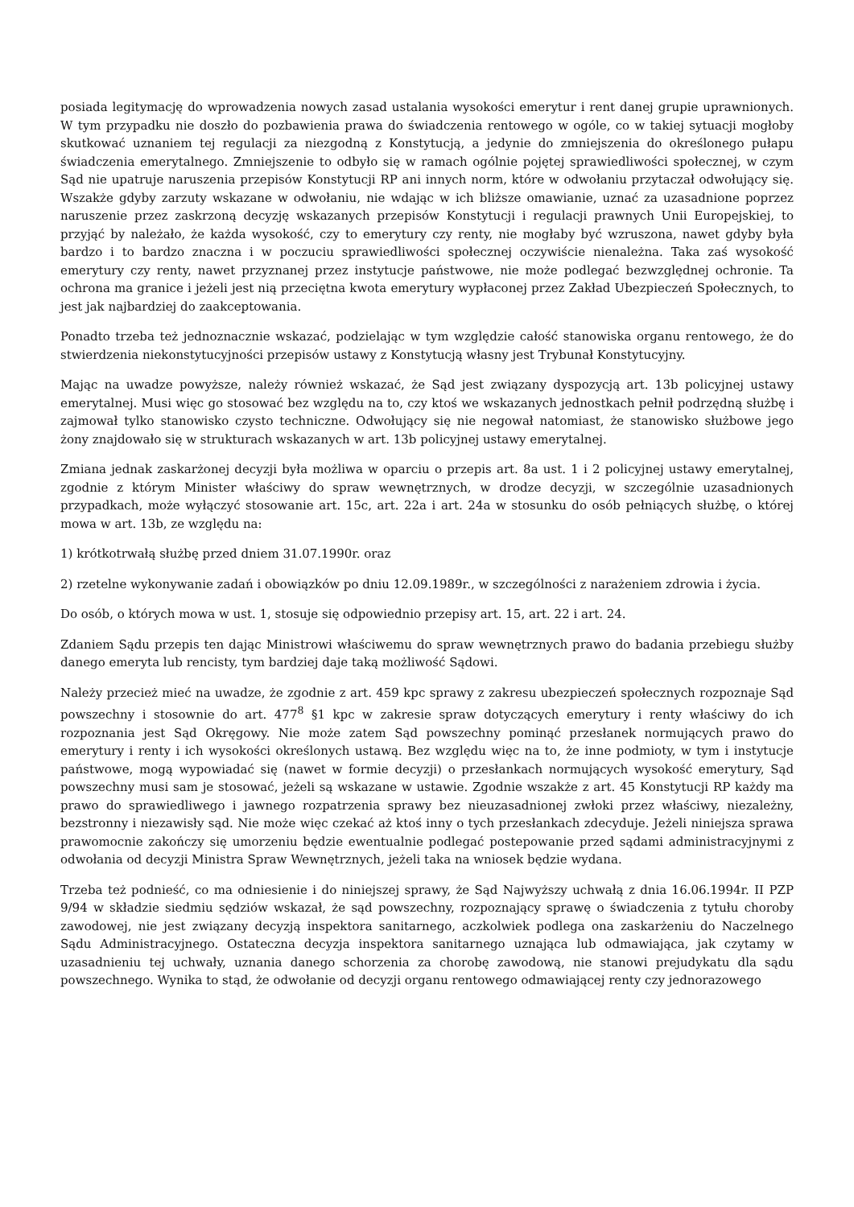posiada legitymację do wprowadzenia nowych zasad ustalania wysokości emerytur i rent danej grupie uprawnionych. W tym przypadku nie doszło do pozbawienia prawa do świadczenia rentowego w ogóle, co w takiej sytuacji mogłoby skutkować uznaniem tej regulacji za niezgodną z Konstytucją, a jedynie do zmniejszenia do określonego pułapu świadczenia emerytalnego. Zmniejszenie to odbyło się w ramach ogólnie pojętej sprawiedliwości społecznej, w czym Sąd nie upatruje naruszenia przepisów Konstytucji RP ani innych norm, które w odwołaniu przytaczał odwołujący się. Wszakże gdyby zarzuty wskazane w odwołaniu, nie wdając w ich bliższe omawianie, uznać za uzasadnione poprzez naruszenie przez zaskrzoną decyzję wskazanych przepisów Konstytucji i regulacji prawnych Unii Europejskiej, to przyjąć by należało, że każda wysokość, czy to emerytury czy renty, nie mogłaby być wzruszona, nawet gdyby była bardzo i to bardzo znaczna i w poczuciu sprawiedliwości społecznej oczywiście nienależna. Taka zaś wysokość emerytury czy renty, nawet przyznanej przez instytucje państwowe, nie może podlegać bezwzględnej ochronie. Ta ochrona ma granice i jeżeli jest nią przeciętna kwota emerytury wypłaconej przez Zakład Ubezpieczeń Społecznych, to jest jak najbardziej do zaakceptowania.
Ponadto trzeba też jednoznacznie wskazać, podzielając w tym względzie całość stanowiska organu rentowego, że do stwierdzenia niekonstytucyjności przepisów ustawy z Konstytucją własny jest Trybunał Konstytucyjny.
Mając na uwadze powyższe, należy również wskazać, że Sąd jest związany dyspozycją art. 13b policyjnej ustawy emerytalnej. Musi więc go stosować bez względu na to, czy ktoś we wskazanych jednostkach pełnił podrzędną służbę i zajmował tylko stanowisko czysto techniczne. Odwołujący się nie negował natomiast, że stanowisko służbowe jego żony znajdowało się w strukturach wskazanych w art. 13b policyjnej ustawy emerytalnej.
Zmiana jednak zaskarżonej decyzji była możliwa w oparciu o przepis art. 8a ust. 1 i 2 policyjnej ustawy emerytalnej, zgodnie z którym Minister właściwy do spraw wewnętrznych, w drodze decyzji, w szczególnie uzasadnionych przypadkach, może wyłączyć stosowanie art. 15c, art. 22a i art. 24a w stosunku do osób pełniących służbę, o której mowa w art. 13b, ze względu na:
1) krótkotrwałą służbę przed dniem 31.07.1990r. oraz
2) rzetelne wykonywanie zadań i obowiązków po dniu 12.09.1989r., w szczególności z narażeniem zdrowia i życia.
Do osób, o których mowa w ust. 1, stosuje się odpowiednio przepisy art. 15, art. 22 i art. 24.
Zdaniem Sądu przepis ten dając Ministrowi właściwemu do spraw wewnętrznych prawo do badania przebiegu służby danego emeryta lub rencisty, tym bardziej daje taką możliwość Sądowi.
Należy przecież mieć na uwadze, że zgodnie z art. 459 kpc sprawy z zakresu ubezpieczeń społecznych rozpoznaje Sąd powszechny i stosownie do art. 477<sup>8</sup> §1 kpc w zakresie spraw dotyczących emerytury i renty właściwy do ich rozpoznania jest Sąd Okręgowy. Nie może zatem Sąd powszechny pominąć przesłanek normujących prawo do emerytury i renty i ich wysokości określonych ustawą. Bez względu więc na to, że inne podmioty, w tym i instytucje państwowe, mogą wypowiadać się (nawet w formie decyzji) o przesłankach normujących wysokość emerytury, Sąd powszechny musi sam je stosować, jeżeli są wskazane w ustawie. Zgodnie wszakże z art. 45 Konstytucji RP każdy ma prawo do sprawiedliwego i jawnego rozpatrzenia sprawy bez nieuzasadnionej zwłoki przez właściwy, niezależny, bezstronny i niezawisły sąd. Nie może więc czekać aż ktoś inny o tych przesłankach zdecyduje. Jeżeli niniejsza sprawa prawomocnie zakończy się umorzeniu będzie ewentualnie podlegać postepowanie przed sądami administracyjnymi z odwołania od decyzji Ministra Spraw Wewnętrznych, jeżeli taka na wniosek będzie wydana.
Trzeba też podnieść, co ma odniesienie i do niniejszej sprawy, że Sąd Najwyższy uchwałą z dnia 16.06.1994r. II PZP 9/94 w składzie siedmiu sędziów wskazał, że sąd powszechny, rozpoznający sprawę o świadczenia z tytułu choroby zawodowej, nie jest związany decyzją inspektora sanitarnego, aczkolwiek podlega ona zaskarżeniu do Naczelnego Sądu Administracyjnego. Ostateczna decyzja inspektora sanitarnego uznająca lub odmawiająca, jak czytamy w uzasadnieniu tej uchwały, uznania danego schorzenia za chorobę zawodową, nie stanowi prejudykatu dla sądu powszechnego. Wynika to stąd, że odwołanie od decyzji organu rentowego odmawiającej renty czy jednorazowego